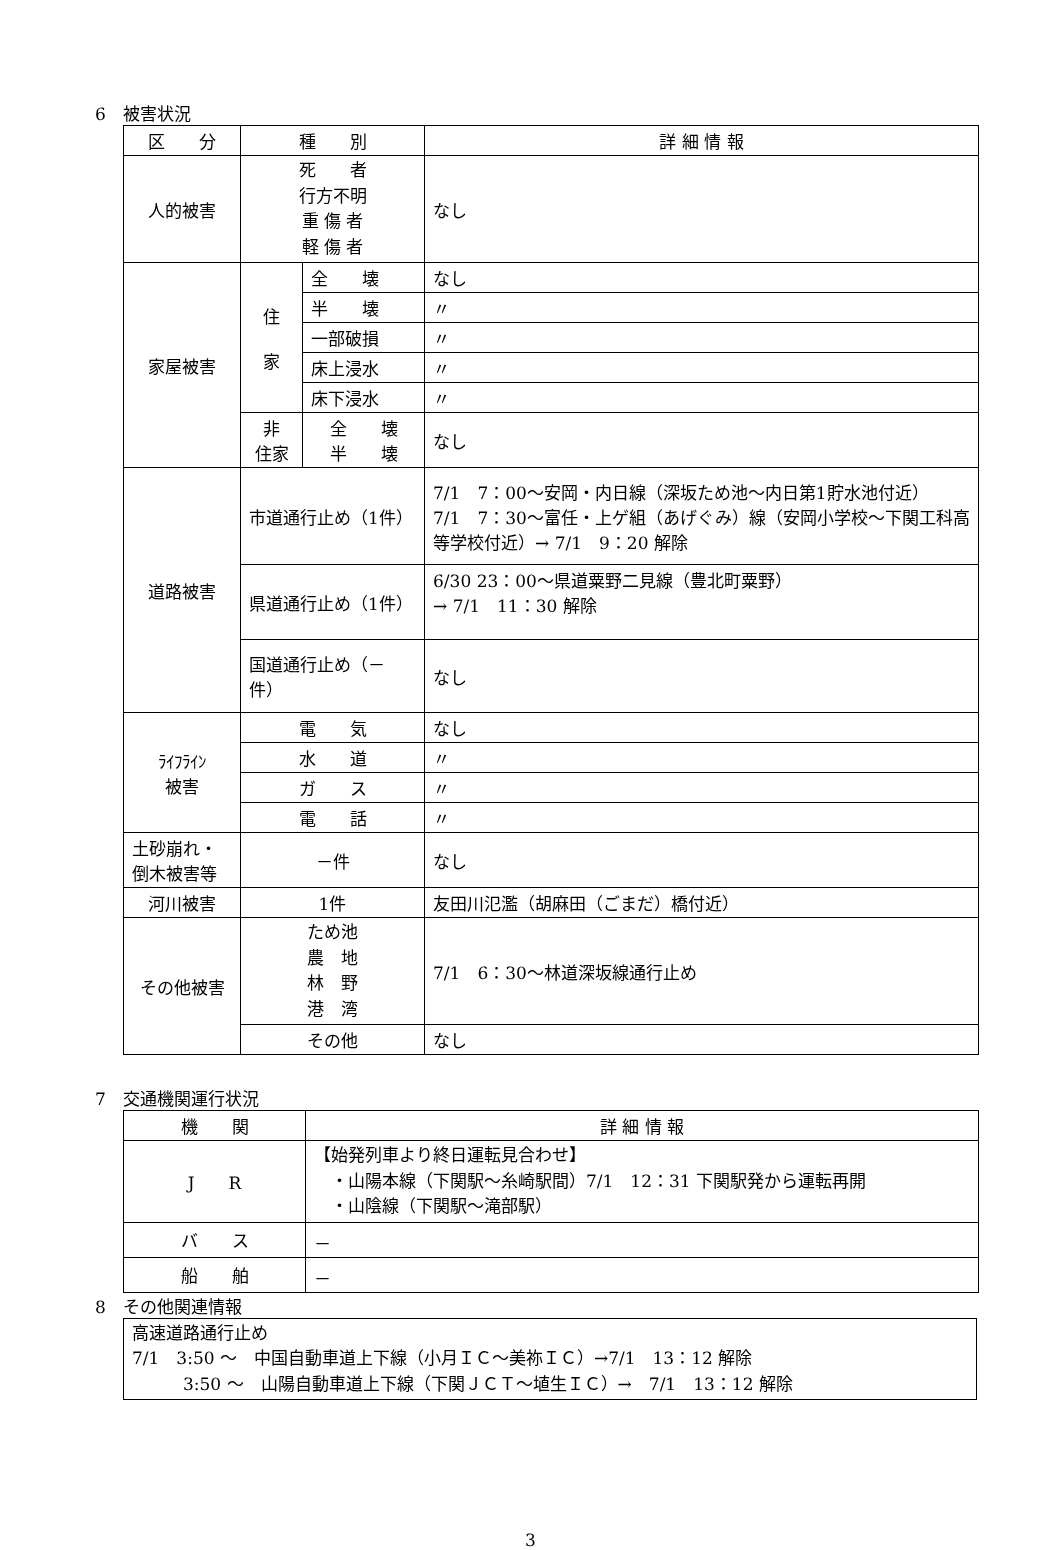6　被害状況
| 区 分 | 種 別 | | 詳 細 情 報 |
| --- | --- | --- | --- |
| 人的被害 | 死 者 行方不明 重 傷 者 軽 傷 者 | | なし |
| 家屋被害 | 住 家 | 全 壊 | なし |
| | | 半 壊 | 〃 |
| | | 一部破損 | 〃 |
| | | 床上浸水 | 〃 |
| | | 床下浸水 | 〃 |
| | 非 住家 | 全 壊 半 壊 | なし |
| 道路被害 | 市道通行止め（1件） | | 7/1 7：00～安岡・内日線（深坂ため池～内日第1貯水池付近） 7/1 7：30～富任・上ゲ組（あげぐみ）線（安岡小学校～下関工科高等学校付近）→ 7/1 9：20 解除 |
| | 県道通行止め（1件） | | 6/30 23：00～県道粟野二見線（豊北町粟野） → 7/1 11：30 解除 |
| | 国道通行止め（－件） | | なし |
| ﾗｲﾌﾗｲﾝ 被害 | 電 気 | | なし |
| | 水 道 | | 〃 |
| | ガ ス | | 〃 |
| | 電 話 | | 〃 |
| 土砂崩れ・ 倒木被害等 | －件 | | なし |
| 河川被害 | 1件 | | 友田川氾濫（胡麻田（ごまだ）橋付近） |
| その他被害 | ため池 農 地 林 野 港 湾 | | 7/1 6：30～林道深坂線通行止め |
| | その他 | | なし |
7　交通機関運行状況
| 機 関 | 詳 細 情 報 |
| --- | --- |
| J R | 【始発列車より終日運転見合わせ】 ・山陽本線（下関駅～糸崎駅間）7/1 12：31 下関駅発から運転再開 ・山陰線（下関駅～滝部駅） |
| バ ス | － |
| 船 舶 | － |
8　その他関連情報
高速道路通行止め
7/1　3:50 ～　中国自動車道上下線（小月ＩＣ～美祢ＩＣ）→7/1　13：12 解除
　　　3:50 ～　山陽自動車道上下線（下関ＪＣＴ～埴生ＩＣ）→　7/1　13：12 解除
3